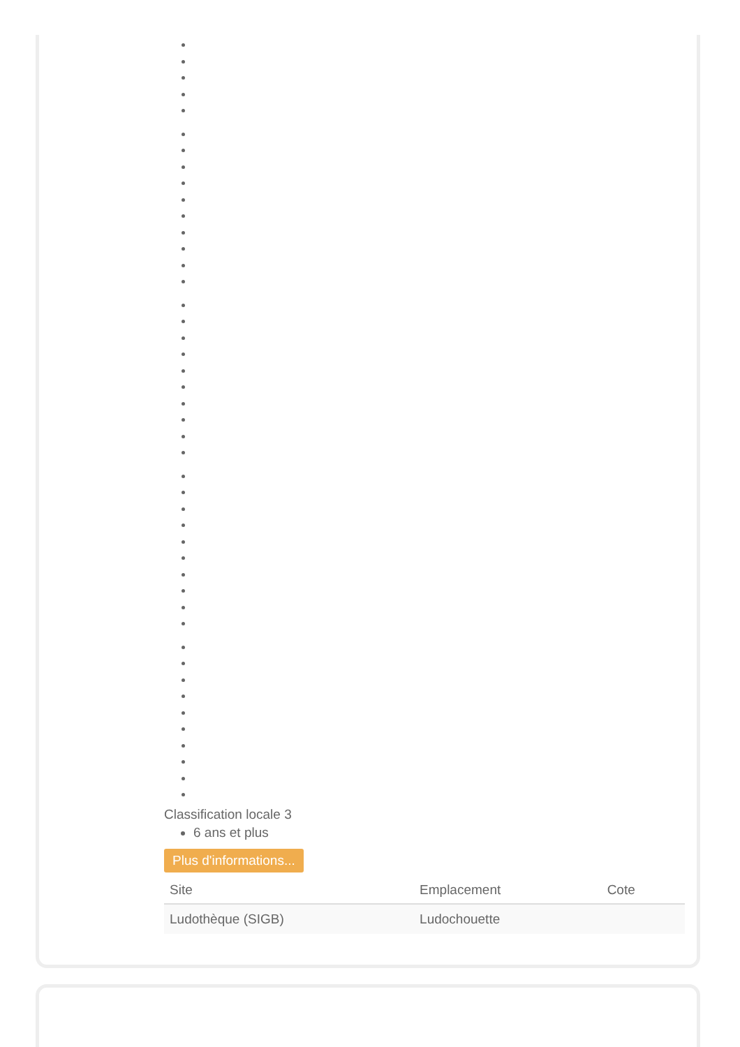Classification locale 3
6 ans et plus
Plus d'informations...
| Site | Emplacement | Cote |
| --- | --- | --- |
| Ludothèque (SIGB) | Ludochouette | |